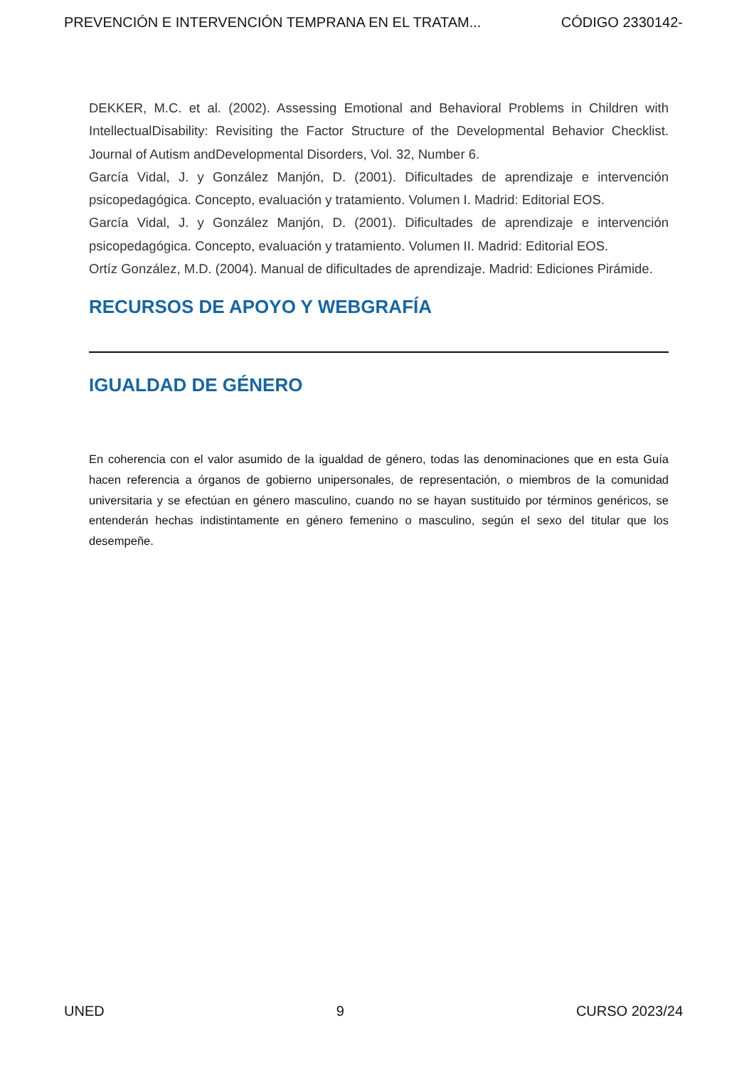PREVENCIÓN E INTERVENCIÓN TEMPRANA EN EL TRATAM... CÓDIGO 2330142-
DEKKER, M.C. et al. (2002). Assessing Emotional and Behavioral Problems in Children with IntellectualDisability: Revisiting the Factor Structure of the Developmental Behavior Checklist. Journal of Autism andDevelopmental Disorders, Vol. 32, Number 6.
García Vidal, J. y González Manjón, D. (2001). Dificultades de aprendizaje e intervención psicopedagógica. Concepto, evaluación y tratamiento. Volumen I. Madrid: Editorial EOS.
García Vidal, J. y González Manjón, D. (2001). Dificultades de aprendizaje e intervención psicopedagógica. Concepto, evaluación y tratamiento. Volumen II. Madrid: Editorial EOS.
Ortíz González, M.D. (2004). Manual de dificultades de aprendizaje. Madrid: Ediciones Pirámide.
RECURSOS DE APOYO Y WEBGRAFÍA
IGUALDAD DE GÉNERO
En coherencia con el valor asumido de la igualdad de género, todas las denominaciones que en esta Guía hacen referencia a órganos de gobierno unipersonales, de representación, o miembros de la comunidad universitaria y se efectúan en género masculino, cuando no se hayan sustituido por términos genéricos, se entenderán hechas indistintamente en género femenino o masculino, según el sexo del titular que los desempeñe.
UNED 9 CURSO 2023/24